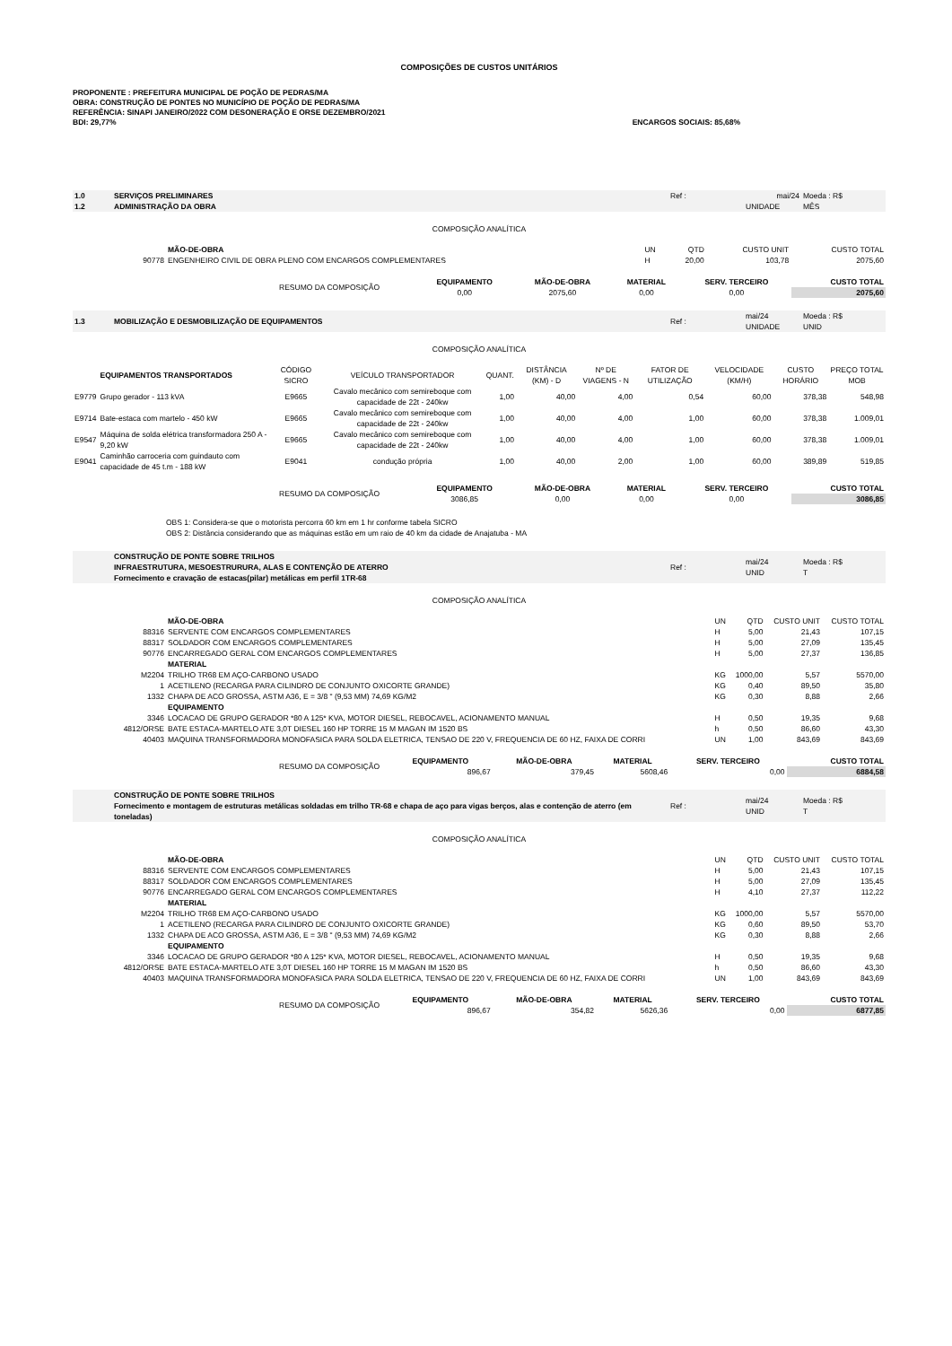COMPOSIÇÕES DE CUSTOS UNITÁRIOS
PROPONENTE : PREFEITURA MUNICIPAL DE POÇÃO DE PEDRAS/MA
OBRA: CONSTRUÇÃO DE PONTES NO MUNICÍPIO DE POÇÃO DE PEDRAS/MA
REFERÊNCIA: SINAPI JANEIRO/2022 COM DESONERAÇÃO E ORSE DEZEMBRO/2021
BDI: 29,77% ENCARGOS SOCIAIS: 85,68%
| 1.0 | SERVIÇOS PRELIMINARES | Ref : | mai/24 | Moeda : R$ |
| 1.2 | ADMINISTRAÇÃO DA OBRA | | UNIDADE | MÊS |
COMPOSIÇÃO ANALÍTICA
| | MÃO-DE-OBRA | UN | QTD | CUSTO UNIT | CUSTO TOTAL |
| 90778 | ENGENHEIRO CIVIL DE OBRA PLENO COM ENCARGOS COMPLEMENTARES | H | 20,00 | 103,78 | 2075,60 |
| RESUMO DA COMPOSIÇÃO | EQUIPAMENTO | MÃO-DE-OBRA | MATERIAL | SERV. TERCEIRO | CUSTO TOTAL |
| | 0,00 | 2075,60 | 0,00 | 0,00 | 2075,60 |
| 1.3 | MOBILIZAÇÃO E DESMOBILIZAÇÃO DE EQUIPAMENTOS | Ref : | mai/24 UNIDADE | Moeda : R$ UNID |
COMPOSIÇÃO ANALÍTICA
| | EQUIPAMENTOS TRANSPORTADOS | CÓDIGO SICRO | VEÍCULO TRANSPORTADOR | QUANT. | DISTÂNCIA (KM) - D | Nº DE VIAGENS - N | FATOR DE UTILIZAÇÃO | VELOCIDADE (KM/H) | CUSTO HORÁRIO | PREÇO TOTAL MOB |
| E9779 | Grupo gerador - 113 kVA | E9665 | Cavalo mecânico com semireboque com capacidade de 22t - 240kw | 1,00 | 40,00 | 4,00 | 0,54 | 60,00 | 378,38 | 548,98 |
| E9714 | Bate-estaca com martelo - 450 kW | E9665 | Cavalo mecânico com semireboque com capacidade de 22t - 240kw | 1,00 | 40,00 | 4,00 | 1,00 | 60,00 | 378,38 | 1.009,01 |
| E9547 | Máquina de solda elétrica transformadora 250 A - 9,20 kW | E9665 | Cavalo mecânico com semireboque com capacidade de 22t - 240kw | 1,00 | 40,00 | 4,00 | 1,00 | 60,00 | 378,38 | 1.009,01 |
| E9041 | Caminhão carroceria com guindauto com capacidade de 45 t.m - 188 kW | E9041 | condução própria | 1,00 | 40,00 | 2,00 | 1,00 | 60,00 | 389,89 | 519,85 |
| RESUMO DA COMPOSIÇÃO | EQUIPAMENTO | MÃO-DE-OBRA | MATERIAL | SERV. TERCEIRO | CUSTO TOTAL |
| | 3086,85 | 0,00 | 0,00 | 0,00 | 3086,85 |
OBS 1: Considera-se que o motorista percorra 60 km em 1 hr conforme tabela SICRO
OBS 2: Distância considerando que as máquinas estão em um raio de 40 km da cidade de Anajatuba - MA
| | CONSTRUÇÃO DE PONTE SOBRE TRILHOS INFRAESTRUTURA, MESOESTRURURA, ALAS E CONTENÇÃO DE ATERRO Fornecimento e cravação de estacas(pilar) metálicas em perfil 1TR-68 | Ref : | mai/24 UNID | Moeda : R$ T |
COMPOSIÇÃO ANALÍTICA
| | MÃO-DE-OBRA | UN | QTD | CUSTO UNIT | CUSTO TOTAL |
| 88316 | SERVENTE COM ENCARGOS COMPLEMENTARES | H | 5,00 | 21,43 | 107,15 |
| 88317 | SOLDADOR COM ENCARGOS COMPLEMENTARES | H | 5,00 | 27,09 | 135,45 |
| 90776 | ENCARREGADO GERAL COM ENCARGOS COMPLEMENTARES | H | 5,00 | 27,37 | 136,85 |
| | MATERIAL | | | | |
| M2204 | TRILHO TR68 EM AÇO-CARBONO USADO | KG | 1000,00 | 5,57 | 5570,00 |
| 1 | ACETILENO (RECARGA PARA CILINDRO DE CONJUNTO OXICORTE GRANDE) | KG | 0,40 | 89,50 | 35,80 |
| 1332 | CHAPA DE ACO GROSSA, ASTM A36, E = 3/8 " (9,53 MM) 74,69 KG/M2 | KG | 0,30 | 8,88 | 2,66 |
| | EQUIPAMENTO | | | | |
| 3346 | LOCACAO DE GRUPO GERADOR *80 A 125* KVA, MOTOR DIESEL, REBOCAVEL, ACIONAMENTO MANUAL | H | 0,50 | 19,35 | 9,68 |
| 4812/ORSE | BATE ESTACA-MARTELO ATE 3,0T DIESEL 160 HP TORRE 15 M MAGAN IM 1520 BS | h | 0,50 | 86,60 | 43,30 |
| 40403 | MAQUINA TRANSFORMADORA MONOFASICA PARA SOLDA ELETRICA, TENSAO DE 220 V, FREQUENCIA DE 60 HZ, FAIXA DE CORRI | UN | 1,00 | 843,69 | 843,69 |
| RESUMO DA COMPOSIÇÃO | EQUIPAMENTO | MÃO-DE-OBRA | MATERIAL | SERV. TERCEIRO | CUSTO TOTAL |
| | 896,67 | 379,45 | 5608,46 | 0,00 | 6884,58 |
| | CONSTRUÇÃO DE PONTE SOBRE TRILHOS Fornecimento e montagem de estruturas metálicas soldadas em trilho TR-68 e chapa de aço para vigas berços, alas e contenção de aterro (em toneladas) | Ref : | mai/24 UNID | Moeda : R$ T |
COMPOSIÇÃO ANALÍTICA
| | MÃO-DE-OBRA | UN | QTD | CUSTO UNIT | CUSTO TOTAL |
| 88316 | SERVENTE COM ENCARGOS COMPLEMENTARES | H | 5,00 | 21,43 | 107,15 |
| 88317 | SOLDADOR COM ENCARGOS COMPLEMENTARES | H | 5,00 | 27,09 | 135,45 |
| 90776 | ENCARREGADO GERAL COM ENCARGOS COMPLEMENTARES | H | 4,10 | 27,37 | 112,22 |
| | MATERIAL | | | | |
| M2204 | TRILHO TR68 EM AÇO-CARBONO USADO | KG | 1000,00 | 5,57 | 5570,00 |
| 1 | ACETILENO (RECARGA PARA CILINDRO DE CONJUNTO OXICORTE GRANDE) | KG | 0,60 | 89,50 | 53,70 |
| 1332 | CHAPA DE ACO GROSSA, ASTM A36, E = 3/8 " (9,53 MM) 74,69 KG/M2 | KG | 0,30 | 8,88 | 2,66 |
| | EQUIPAMENTO | | | | |
| 3346 | LOCACAO DE GRUPO GERADOR *80 A 125* KVA, MOTOR DIESEL, REBOCAVEL, ACIONAMENTO MANUAL | H | 0,50 | 19,35 | 9,68 |
| 4812/ORSE | BATE ESTACA-MARTELO ATE 3,0T DIESEL 160 HP TORRE 15 M MAGAN IM 1520 BS | h | 0,50 | 86,60 | 43,30 |
| 40403 | MAQUINA TRANSFORMADORA MONOFASICA PARA SOLDA ELETRICA, TENSAO DE 220 V, FREQUENCIA DE 60 HZ, FAIXA DE CORRI | UN | 1,00 | 843,69 | 843,69 |
| RESUMO DA COMPOSIÇÃO | EQUIPAMENTO | MÃO-DE-OBRA | MATERIAL | SERV. TERCEIRO | CUSTO TOTAL |
| | 896,67 | 354,82 | 5626,36 | 0,00 | 6877,85 |